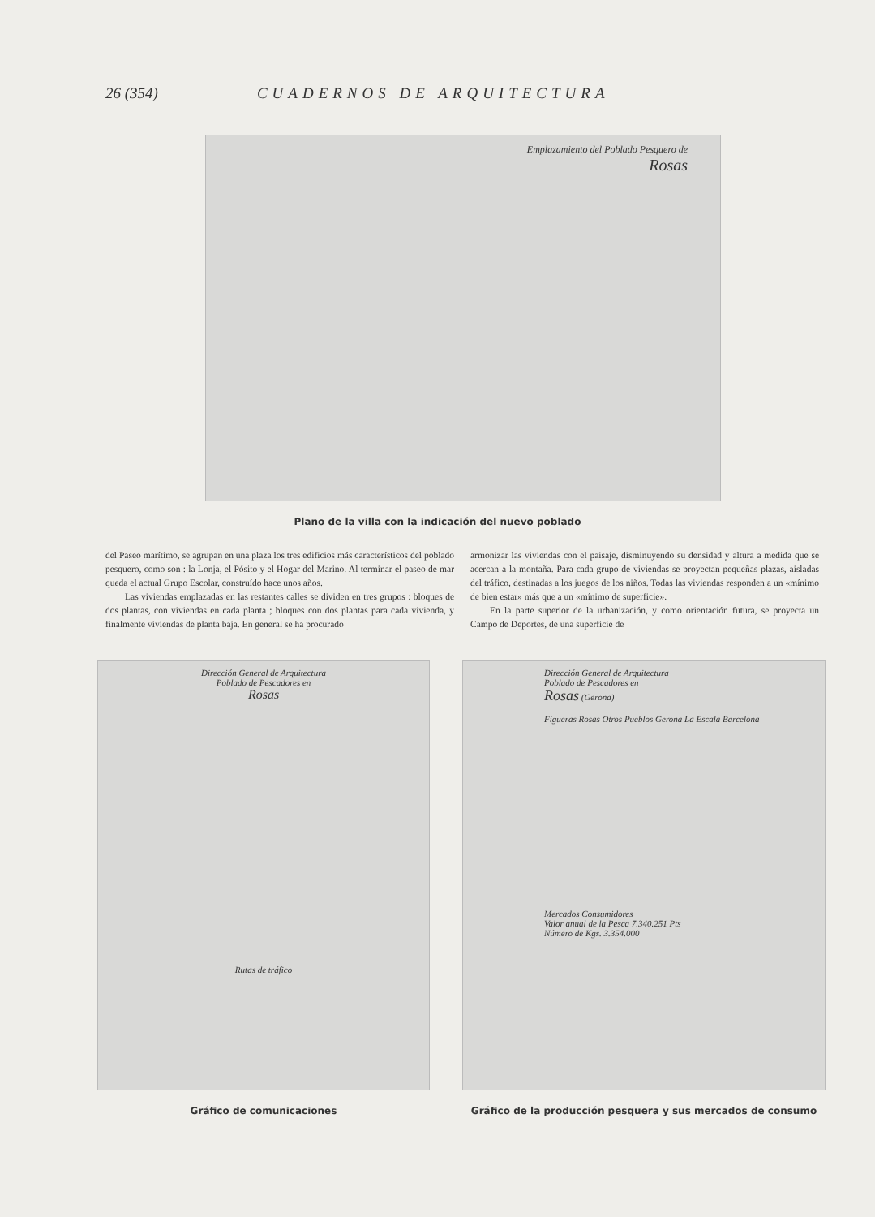26 (354) CUADERNOS DE ARQUITECTURA
Emplazamiento del Poblado Pesquero de
Rosas
Plano de la villa con la indicación del nuevo poblado
del Paseo marítimo, se agrupan en una plaza los tres edificios más característicos del poblado pesquero, como son : la Lonja, el Pósito y el Hogar del Marino. Al terminar el paseo de mar queda el actual Grupo Escolar, construído hace unos años.
Las viviendas emplazadas en las restantes calles se dividen en tres grupos : bloques de dos plantas, con viviendas en cada planta ; bloques con dos plantas para cada vivienda, y finalmente viviendas de planta baja. En general se ha procurado
armonizar las viviendas con el paisaje, disminuyendo su densidad y altura a medida que se acercan a la montaña. Para cada grupo de viviendas se proyectan pequeñas plazas, aisladas del tráfico, destinadas a los juegos de los niños. Todas las viviendas responden a un «mínimo de bien estar» más que a un «mínimo de superficie».
En la parte superior de la urbanización, y como orientación futura, se proyecta un Campo de Deportes, de una superficie de
Dirección General de Arquitectura
Poblado de Pescadores en
Rosas
Rutas de tráfico
Gráfico de comunicaciones
Dirección General de Arquitectura
Poblado de Pescadores en
Rosas (Gerona)
Figueras Rosas Otros Pueblos Gerona La Escala Barcelona
Mercados Consumidores
Valor anual de la Pesca 7.340.251 Pts
Número de Kgs. 3.354.000
Gráfico de la producción pesquera y sus mercados de consumo